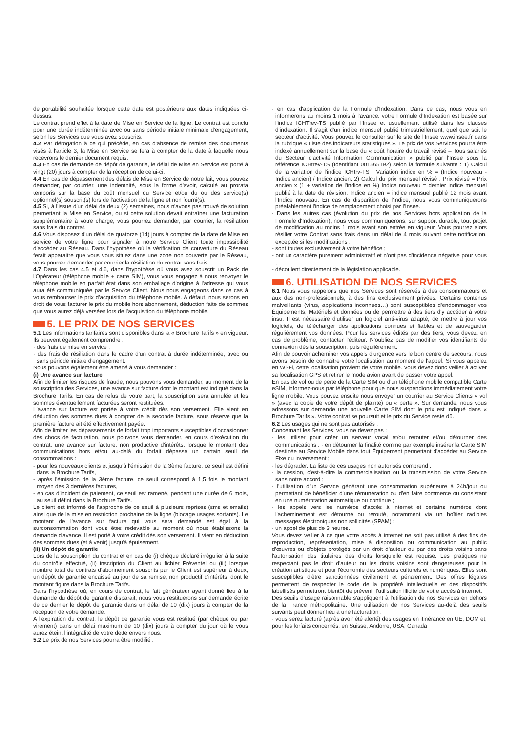de portabilité souhaitée lorsque cette date est postérieure aux dates indiquées ci-dessus.
Le contrat prend effet à la date de Mise en Service de la ligne. Le contrat est conclu pour une durée indéterminée avec ou sans période initiale minimale d'engagement, selon les Services que vous avez souscrits.
4.2 Par dérogation à ce qui précède, en cas d'absence de remise des documents visés à l'article 3, la Mise en Service se fera à compter de la date à laquelle nous recevrons le dernier document requis.
4.3 En cas de demande de dépôt de garantie, le délai de Mise en Service est porté à vingt (20) jours à compter de la réception de celui-ci.
4.4 En cas de dépassement des délais de Mise en Service de notre fait, vous pouvez demander, par courrier, une indemnité, sous la forme d'avoir, calculé au prorata temporis sur la base du coût mensuel du Service et/ou du ou des service(s) optionnel(s) souscrit(s) lors de l'activation de la ligne et non fourni(s).
4.5 Si, à l'issue d'un délai de deux (2) semaines, nous n'avons pas trouvé de solution permettant la Mise en Service, ou si cette solution devait entraîner une facturation supplémentaire à votre charge, vous pourrez demander, par courrier, la résiliation sans frais du contrat.
4.6 Vous disposez d'un délai de quatorze (14) jours à compter de la date de Mise en service de votre ligne pour signaler à notre Service Client toute impossibilité d'accéder au Réseau. Dans l'hypothèse où la vérification de couverture du Réseau ferait apparaitre que vous vous situez dans une zone non couverte par le Réseau, vous pourrez demander par courrier la résiliation du contrat sans frais.
4.7 Dans les cas 4.5 et 4.6, dans l'hypothèse où vous avez souscrit un Pack de l'Opérateur (téléphone mobile + carte SIM), vous vous engagez à nous renvoyer le téléphone mobile en parfait état dans son emballage d'origine à l'adresse qui vous aura été communiquée par le Service Client. Nous nous engageons dans ce cas à vous rembourser le prix d'acquisition du téléphone mobile. A défaut, nous serons en droit de vous facturer le prix du mobile hors abonnement, déduction faite de sommes que vous aurez déjà versées lors de l'acquisition du téléphone mobile.
5. LE PRIX DE NOS SERVICES
5.1 Les informations tarifaires sont disponibles dans la « Brochure Tarifs » en vigueur. Ils peuvent également comprendre :
· des frais de mise en service ;
· des frais de résiliation dans le cadre d'un contrat à durée indéterminée, avec ou sans période initiale d'engagement.
Nous pouvons également être amené à vous demander :
(i) Une avance sur facture
Afin de limiter les risques de fraude, nous pouvons vous demander, au moment de la souscription des Services, une avance sur facture dont le montant est indiqué dans la Brochure Tarifs. En cas de refus de votre part, la souscription sera annulée et les sommes éventuellement facturées seront restituées.
L'avance sur facture est portée à votre crédit dès son versement. Elle vient en déduction des sommes dues à compter de la seconde facture, sous réserve que la première facture ait été effectivement payée.
Afin de limiter les dépassements de forfait trop importants susceptibles d'occasionner des chocs de facturation, nous pouvons vous demander, en cours d'exécution du contrat, une avance sur facture, non productive d'intérêts, lorsque le montant des communications hors et/ou au-delà du forfait dépasse un certain seuil de consommations :
- pour les nouveaux clients et jusqu'à l'émission de la 3ème facture, ce seuil est défini dans la Brochure Tarifs,
- après l'émission de la 3ème facture, ce seuil correspond à 1,5 fois le montant moyen des 3 dernières factures,
- en cas d'incident de paiement, ce seuil est ramené, pendant une durée de 6 mois, au seuil défini dans la Brochure Tarifs.
Le client est informé de l'approche de ce seuil à plusieurs reprises (sms et emails) ainsi que de la mise en restriction prochaine de la ligne (blocage usages sortants). Le montant de l'avance sur facture qui vous sera demandé est égal à la surconsommation dont vous êtes redevable au moment où nous établissons la demande d'avance. Il est porté à votre crédit dès son versement. Il vient en déduction des sommes dues (et à venir) jusqu'à épuisement.
(ii) Un dépôt de garantie
Lors de la souscription du contrat et en cas de (i) chèque déclaré irrégulier à la suite du contrôle effectué, (ii) inscription du Client au fichier Préventel ou (iii) lorsque nombre total de contrats d'abonnement souscrits par le Client est supérieur à deux, un dépôt de garantie encaissé au jour de sa remise, non productif d'intérêts, dont le montant figure dans la Brochure Tarifs.
Dans l'hypothèse où, en cours de contrat, le fait générateur ayant donné lieu à la demande du dépôt de garantie disparait, nous vous restituerons sur demande écrite de ce dernier le dépôt de garantie dans un délai de 10 (dix) jours à compter de la réception de votre demande.
A l'expiration du contrat, le dépôt de garantie vous est restitué (par chèque ou par virement) dans un délai maximum de 10 (dix) jours à compter du jour où le vous aurez éteint l'intégralité de votre dette envers nous.
5.2 Le prix de nos Services pourra être modifié :
· en cas d'application de la Formule d'Indexation. Dans ce cas, nous vous en informerons au moins 1 mois à l'avance. votre Formule d'Indexation est basée sur l'indice ICHTrev-TS publié par l'Insee et usuellement utilisé dans les clauses d'indexation. Il s'agit d'un indice mensuel publié trimestriellement, quel que soit le secteur d'activité. Vous pouvez le consulter sur le site de l'Insee www.insee.fr dans la rubrique « Liste des indicateurs statistiques ». Le prix de vos Services pourra être indexé annuellement sur la base du « coût horaire du travail révisé – Tous salariés du Secteur d'activité Information Communication » publié par l'Insee sous la référence ICHtrev-TS (Identifiant 001565192) selon la formule suivante : 1) Calcul de la variation de l'indice ICHtrv-TS : Variation indice en % = (Indice nouveau - Indice ancien) / Indice ancien. 2) Calcul du prix mensuel révisé : Prix révisé = Prix ancien x (1 + variation de l'indice en %) Indice nouveau = dernier indice mensuel publié à la date de révision. Indice ancien = indice mensuel publié 12 mois avant l'Indice nouveau. En cas de disparition de l'indice, nous vous communiquerons préalablement l'indice de remplacement choisi par l'Insee.
· Dans les autres cas (évolution du prix de nos Services hors application de la Formule d'Indexation), nous vous communiquerons, sur support durable, tout projet de modification au moins 1 mois avant son entrée en vigueur. Vous pourrez alors résilier votre Contrat sans frais dans un délai de 4 mois suivant cette notification, exceptée si les modifications :
- sont toutes exclusivement à votre bénéfice ;
- ont un caractère purement administratif et n'ont pas d'incidence négative pour vous ;
- découlent directement de la législation applicable.
6. UTILISATION DE NOS SERVICES
6.1 Nous vous rappelons que nos Services sont réservés à des consommateurs et aux des non-professionnels, à des fins exclusivement privées. Certains contenus malveillants (virus, applications inconnues…) sont susceptibles d'endommager vos Équipements, Matériels et données ou de permettre à des tiers d'y accéder à votre insu. Il est nécessaire d'utiliser un logiciel anti-virus adapté, de mettre à jour vos logiciels, de télécharger des applications connues et fiables et de sauvegarder régulièrement vos données. Pour les services édités par des tiers, vous devez, en cas de problème, contacter l'éditeur. N'oubliez pas de modifier vos identifiants de connexion dès la souscription, puis régulièrement.
Afin de pouvoir acheminer vos appels d'urgence vers le bon centre de secours, nous avons besoin de connaitre votre localisation au moment de l'appel. Si vous appelez en Wi-Fi, cette localisation provient de votre mobile. Vous devez donc veiller à activer sa localisation GPS et retirer le mode avion avant de passer votre appel.
En cas de vol ou de perte de la Carte SIM ou d'un téléphone mobile compatible Carte eSIM, informez-nous par téléphone pour que nous suspendions immédiatement votre ligne mobile. Vous pouvez ensuite nous envoyer un courrier au Service Clients « vol » (avec la copie de votre dépôt de plainte) ou « perte ». Sur demande, nous vous adressons sur demande une nouvelle Carte SIM dont le prix est indiqué dans « Brochure Tarifs ». Votre contrat se poursuit et le prix du Service reste dû.
6.2 Les usages qui ne sont pas autorisés :
Concernant les Services, vous ne devez pas :
· les utiliser pour créer un serveur vocal et/ou rerouter et/ou détourner des communications ; · en détourner la finalité comme par exemple insérer la Carte SIM destinée au Service Mobile dans tout Équipement permettant d'accéder au Service Fixe ou inversement ;
· les dégrader. La liste de ces usages non autorisés comprend :
· la cession, c'est-à-dire la commercialisation ou la transmission de votre Service sans notre accord ;
· l'utilisation d'un Service générant une consommation supérieure à 24h/jour ou permettant de bénéficier d'une rémunération ou d'en faire commerce ou consistant en une numérotation automatique ou continue ;
· les appels vers les numéros d'accès à internet et certains numéros dont l'acheminement est détourné ou rerouté, notamment via un boîtier radioles messages électroniques non sollicités (SPAM) ;
· un appel de plus de 3 heures.
Vous devez veiller à ce que votre accès à internet ne soit pas utilisé à des fins de reproduction, représentation, mise à disposition ou communication au public d'œuvres ou d'objets protégés par un droit d'auteur ou par des droits voisins sans l'autorisation des titulaires des droits lorsqu'elle est requise. Les pratiques ne respectant pas le droit d'auteur ou les droits voisins sont dangereuses pour la création artistique et pour l'économie des secteurs culturels et numériques. Elles sont susceptibles d'être sanctionnées civilement et pénalement. Des offres légales permettent de respecter le code de la propriété intellectuelle et des dispositifs labellisés permettront bientôt de prévenir l'utilisation illicite de votre accès à internet.
Des seuils d'usage raisonnable s'appliquent à l'utilisation de nos Services en dehors de la France métropolitaine. Une utilisation de nos Services au-delà des seuils suivants peut donner lieu à une facturation :
· vous serez facturé (après avoir été alerté) des usages en itinérance en UE, DOM et, pour les forfaits concernés, en Suisse, Andorre, USA, Canada